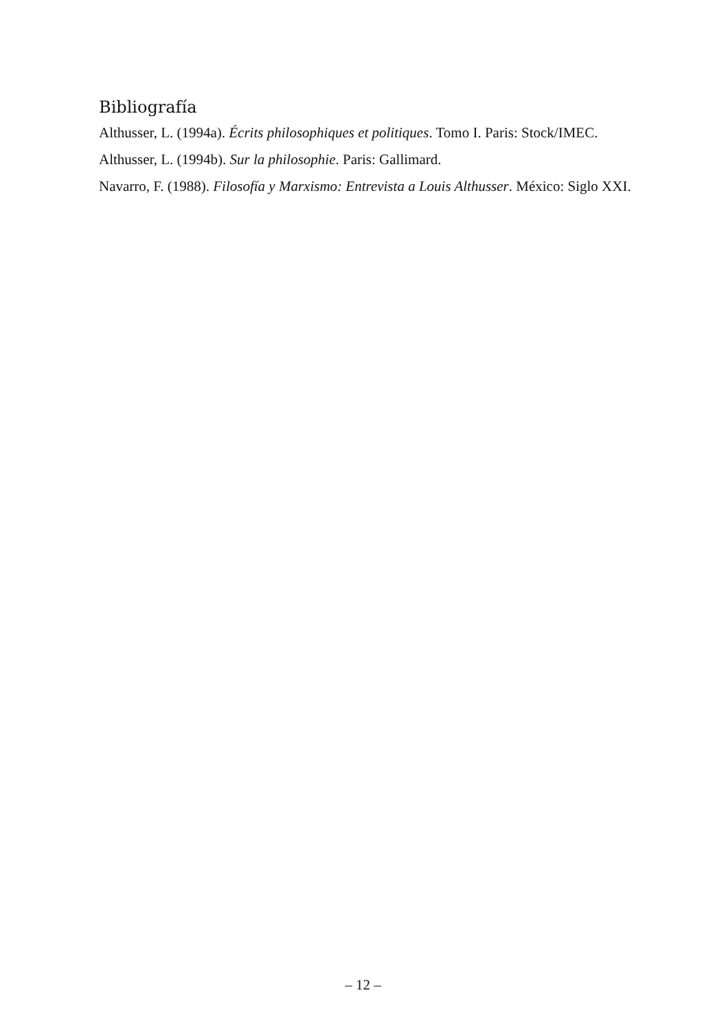Bibliografía
Althusser, L. (1994a). Écrits philosophiques et politiques. Tomo I. Paris: Stock/IMEC.
Althusser, L. (1994b). Sur la philosophie. Paris: Gallimard.
Navarro, F. (1988). Filosofía y Marxismo: Entrevista a Louis Althusser. México: Siglo XXI.
– 12 –